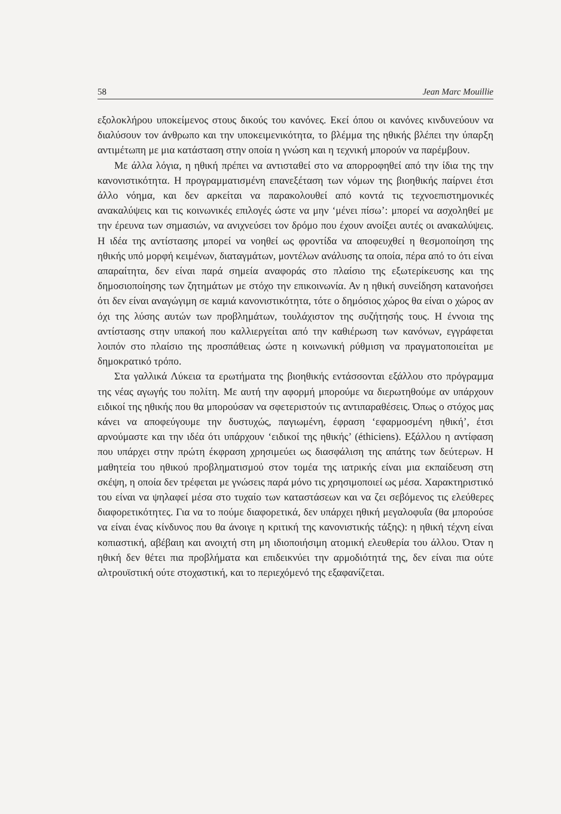58 Jean Marc Mouillie
εξολοκλήρου υποκείμενος στους δικούς του κανόνες. Εκεί όπου οι κανόνες κινδυνεύουν να διαλύσουν τον άνθρωπο και την υποκειμενικότητα, το βλέμμα της ηθικής βλέπει την ύπαρξη αντιμέτωπη με μια κατάσταση στην οποία η γνώση και η τεχνική μπορούν να παρέμβουν.
Με άλλα λόγια, η ηθική πρέπει να αντισταθεί στο να απορροφηθεί από την ίδια της την κανονιστικότητα. Η προγραμματισμένη επανεξέταση των νόμων της βιοηθικής παίρνει έτσι άλλο νόημα, και δεν αρκείται να παρακολουθεί από κοντά τις τεχνοεπιστημονικές ανακαλύψεις και τις κοινωνικές επιλογές ώστε να μην ‘μένει πίσω’: μπορεί να ασχοληθεί με την έρευνα των σημασιών, να ανιχνεύσει τον δρόμο που έχουν ανοίξει αυτές οι ανακαλύψεις. Η ιδέα της αντίστασης μπορεί να νοηθεί ως φροντίδα να αποφευχθεί η θεσμοποίηση της ηθικής υπό μορφή κειμένων, διαταγμάτων, μοντέλων ανάλυσης τα οποία, πέρα από το ότι είναι απαραίτητα, δεν είναι παρά σημεία αναφοράς στο πλαίσιο της εξωτερίκευσης και της δημοσιοποίησης των ζητημάτων με στόχο την επικοινωνία. Αν η ηθική συνείδηση κατανοήσει ότι δεν είναι αναγώγιμη σε καμιά κανονιστικότητα, τότε ο δημόσιος χώρος θα είναι ο χώρος αν όχι της λύσης αυτών των προβλημάτων, τουλάχιστον της συζήτησής τους. Η έννοια της αντίστασης στην υπακοή που καλλιεργείται από την καθιέρωση των κανόνων, εγγράφεται λοιπόν στο πλαίσιο της προσπάθειας ώστε η κοινωνική ρύθμιση να πραγματοποιείται με δημοκρατικό τρόπο.
Στα γαλλικά Λύκεια τα ερωτήματα της βιοηθικής εντάσσονται εξάλλου στο πρόγραμμα της νέας αγωγής του πολίτη. Με αυτή την αφορμή μπορούμε να διερωτηθούμε αν υπάρχουν ειδικοί της ηθικής που θα μπορούσαν να σφετεριστούν τις αντιπαραθέσεις. Όπως ο στόχος μας κάνει να αποφεύγουμε την δυστυχώς, παγιωμένη, έφραση ‘εφαρμοσμένη ηθική’, έτσι αρνούμαστε και την ιδέα ότι υπάρχουν ‘ειδικοί της ηθικής’ (éthiciens). Εξάλλου η αντίφαση που υπάρχει στην πρώτη έκφραση χρησιμεύει ως διασφάλιση της απάτης των δεύτερων. Η μαθητεία του ηθικού προβληματισμού στον τομέα της ιατρικής είναι μια εκπαίδευση στη σκέψη, η οποία δεν τρέφεται με γνώσεις παρά μόνο τις χρησιμοποιεί ως μέσα. Χαρακτηριστικό του είναι να ψηλαφεί μέσα στο τυχαίο των καταστάσεων και να ζει σεβόμενος τις ελεύθερες διαφορετικότητες. Για να το πούμε διαφορετικά, δεν υπάρχει ηθική μεγαλοφυΐα (θα μπορούσε να είναι ένας κίνδυνος που θα άνοιγε η κριτική της κανονιστικής τάξης): η ηθική τέχνη είναι κοπιαστική, αβέβαιη και ανοιχτή στη μη ιδιοποιήσιμη ατομική ελευθερία του άλλου. Όταν η ηθική δεν θέτει πια προβλήματα και επιδεικνύει την αρμοδιότητά της, δεν είναι πια ούτε αλτρουϊστική ούτε στοχαστική, και το περιεχόμενό της εξαφανίζεται.